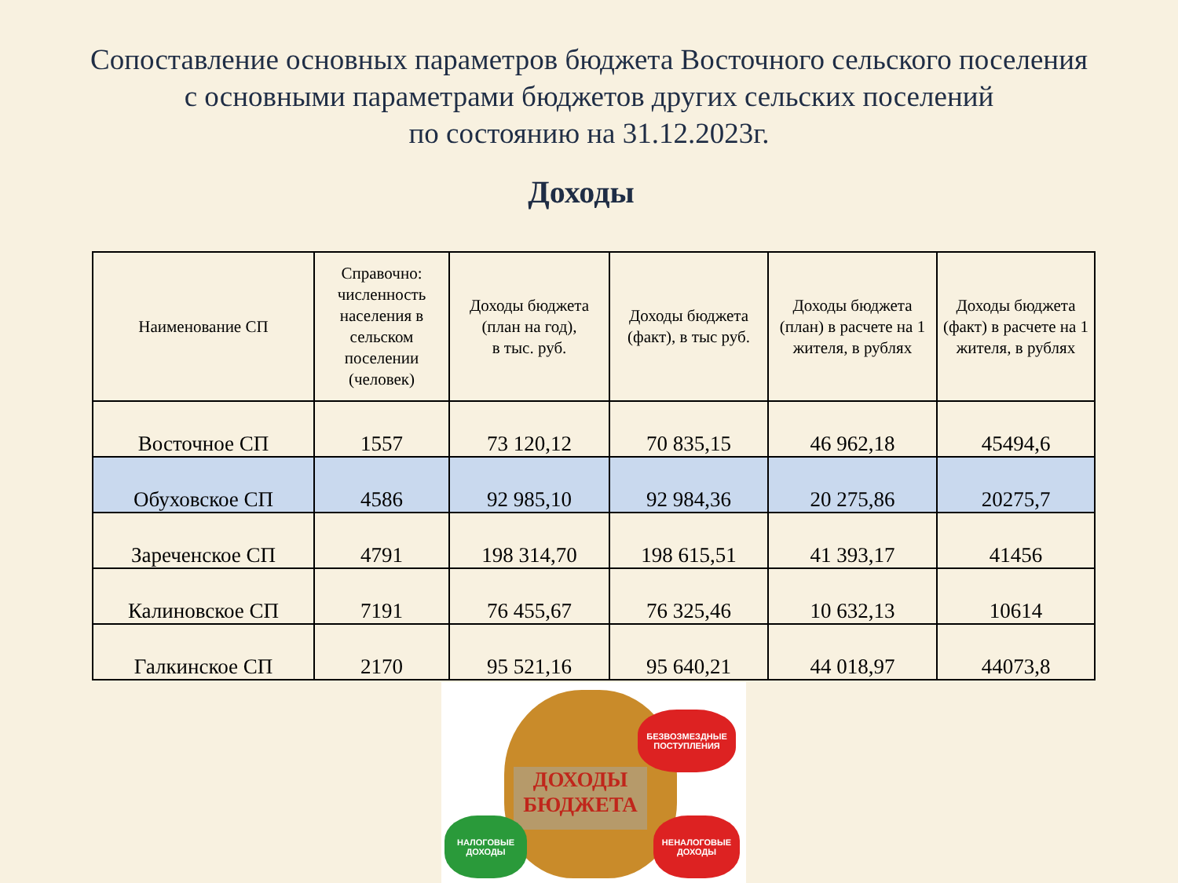Сопоставление основных параметров бюджета Восточного сельского поселения
с основными параметрами бюджетов других сельских поселений
по состоянию на 31.12.2023г.
Доходы
| Наименование СП | Справочно: численность населения в сельском поселении (человек) | Доходы бюджета (план на год), в тыс. руб. | Доходы бюджета (факт), в тыс руб. | Доходы бюджета (план) в расчете на 1 жителя, в рублях | Доходы бюджета (факт) в расчете на 1 жителя, в рублях |
| --- | --- | --- | --- | --- | --- |
| Восточное СП | 1557 | 73 120,12 | 70 835,15 | 46 962,18 | 45494,6 |
| Обуховское СП | 4586 | 92 985,10 | 92 984,36 | 20 275,86 | 20275,7 |
| Зареченское СП | 4791 | 198 314,70 | 198 615,51 | 41 393,17 | 41456 |
| Калиновское СП | 7191 | 76 455,67 | 76 325,46 | 10 632,13 | 10614 |
| Галкинское СП | 2170 | 95 521,16 | 95 640,21 | 44 018,97 | 44073,8 |
ДОХОДЫ
БЮДЖЕТА
БЕЗВОЗМЕЗДНЫЕ
ПОСТУПЛЕНИЯ
НАЛОГОВЫЕ
ДОХОДЫ
НЕНАЛОГОВЫЕ
ДОХОДЫ